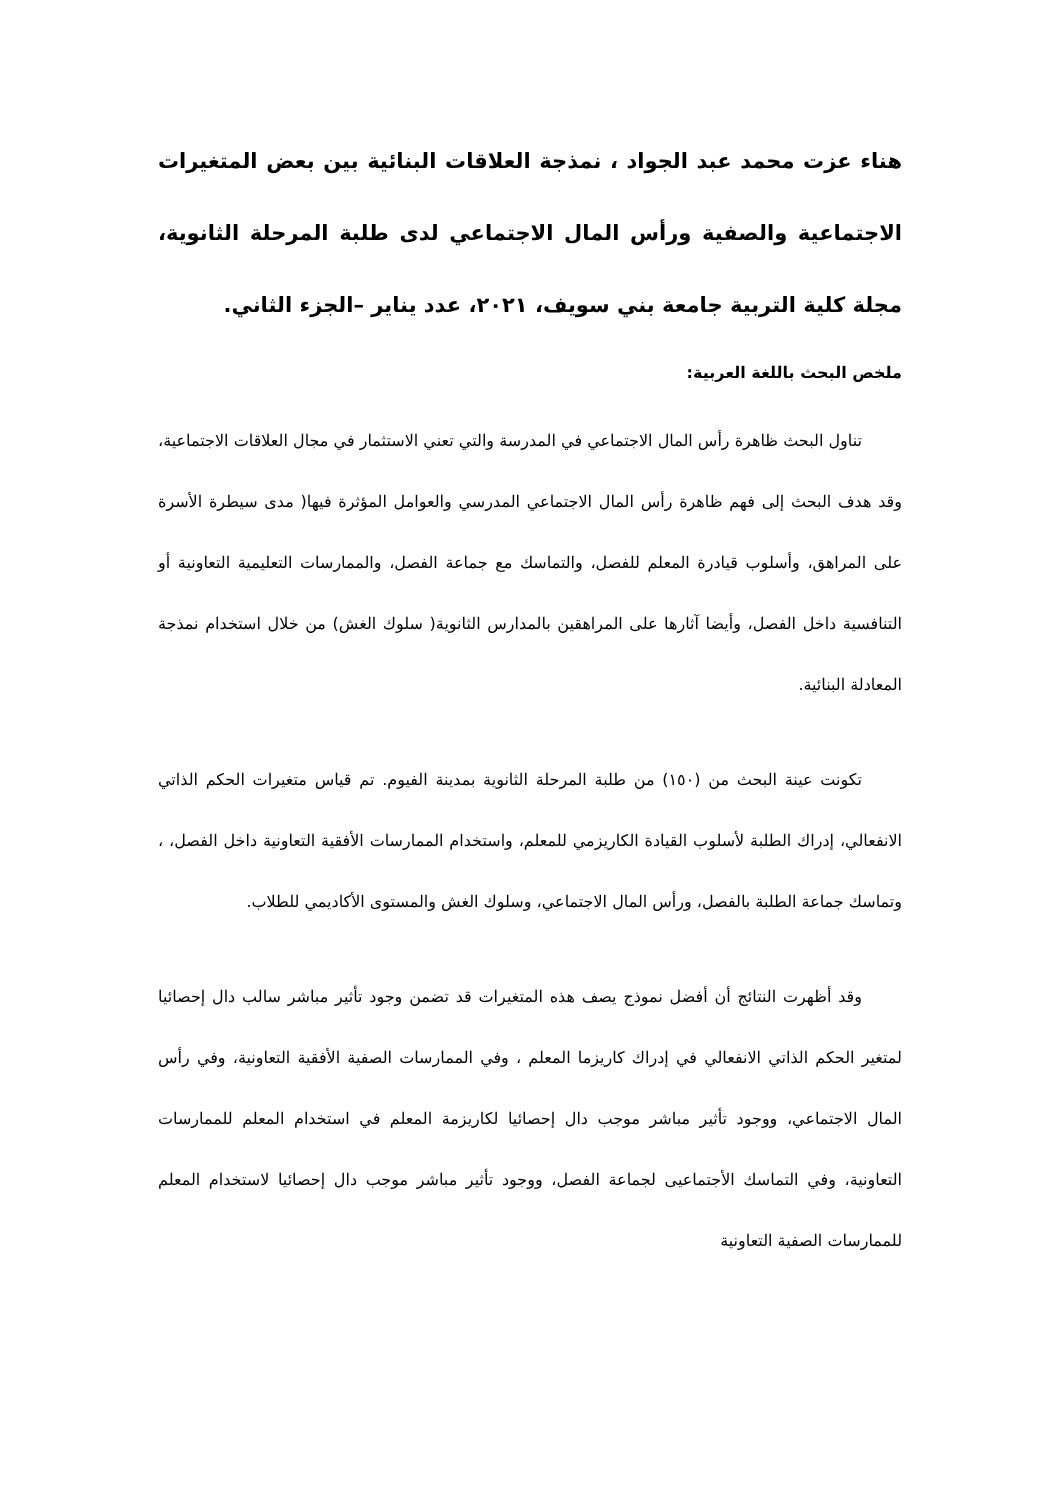هناء عزت محمد عبد الجواد ، نمذجة العلاقات البنائية بين بعض المتغيرات الاجتماعية والصفية ورأس المال الاجتماعي لدى طلبة المرحلة الثانوية، مجلة كلية التربية جامعة بني سويف، ٢٠٢١، عدد يناير –الجزء الثاني.
ملخص البحث باللغة العربية:
تناول البحث ظاهرة رأس المال الاجتماعي في المدرسة والتي تعني الاستثمار في مجال العلاقات الاجتماعية، وقد هدف البحث إلى فهم ظاهرة رأس المال الاجتماعي المدرسي والعوامل المؤثرة فيها( مدى سيطرة الأسرة على المراهق، وأسلوب قيادرة المعلم للفصل، والتماسك مع جماعة الفصل، والممارسات التعليمية التعاونية أو التنافسية داخل الفصل، وأيضا آثارها على المراهقين بالمدارس الثانوية( سلوك الغش) من خلال استخدام نمذجة المعادلة البنائية.
تكونت عينة البحث من (١٥٠) من طلبة المرحلة الثانوية بمدينة الفيوم. تم قياس متغيرات الحكم الذاتي الانفعالي، إدراك الطلبة لأسلوب القيادة الكاريزمي للمعلم، واستخدام الممارسات الأفقية التعاونية داخل الفصل، ، وتماسك جماعة الطلبة بالفصل، ورأس المال الاجتماعي، وسلوك الغش والمستوى الأكاديمي للطلاب.
وقد أظهرت النتائج أن أفضل نموذج يصف هذه المتغيرات قد تضمن وجود تأثير مباشر سالب دال إحصائيا لمتغير الحكم الذاتي الانفعالي في إدراك كاريزما المعلم ، وفي الممارسات الصفية الأفقية التعاونية، وفي رأس المال الاجتماعي، ووجود تأثير مباشر موجب دال إحصائيا لكاريزمة المعلم في استخدام المعلم للممارسات التعاونية، وفي التماسك الأجتماعيى لجماعة الفصل، ووجود تأثير مباشر موجب دال إحصائيا لاستخدام المعلم للممارسات الصفية التعاونية